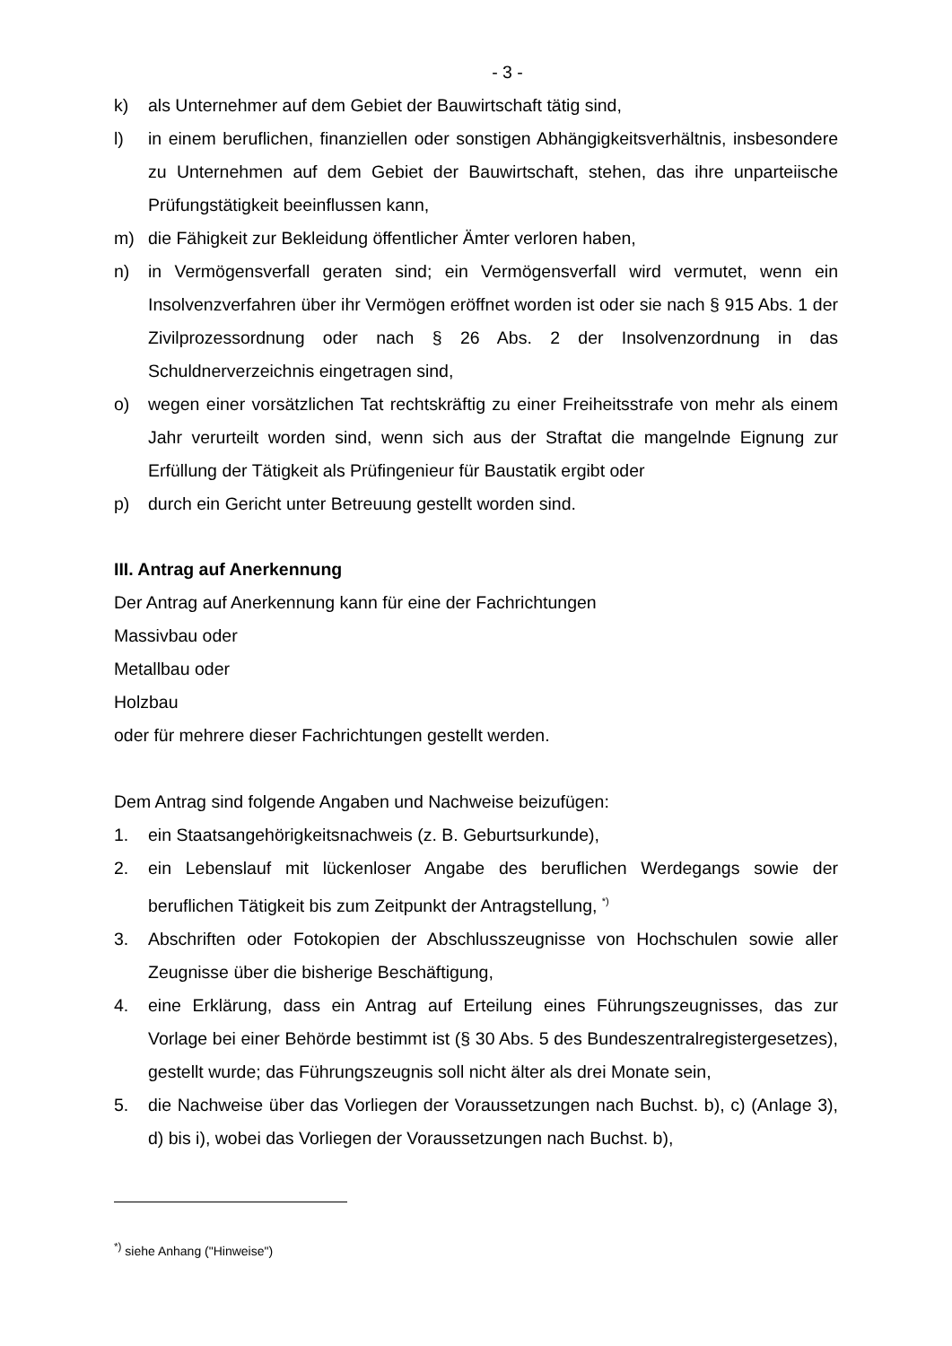- 3 -
k) als Unternehmer auf dem Gebiet der Bauwirtschaft tätig sind,
l) in einem beruflichen, finanziellen oder sonstigen Abhängigkeitsverhältnis, insbesondere zu Unternehmen auf dem Gebiet der Bauwirtschaft, stehen, das ihre unparteiische Prüfungstätigkeit beeinflussen kann,
m) die Fähigkeit zur Bekleidung öffentlicher Ämter verloren haben,
n) in Vermögensverfall geraten sind; ein Vermögensverfall wird vermutet, wenn ein Insolvenzverfahren über ihr Vermögen eröffnet worden ist oder sie nach § 915 Abs. 1 der Zivilprozessordnung oder nach § 26 Abs. 2 der Insolvenzordnung in das Schuldnerverzeichnis eingetragen sind,
o) wegen einer vorsätzlichen Tat rechtskräftig zu einer Freiheitsstrafe von mehr als einem Jahr verurteilt worden sind, wenn sich aus der Straftat die mangelnde Eignung zur Erfüllung der Tätigkeit als Prüfingenieur für Baustatik ergibt oder
p) durch ein Gericht unter Betreuung gestellt worden sind.
III. Antrag auf Anerkennung
Der Antrag auf Anerkennung kann für eine der Fachrichtungen
Massivbau oder
Metallbau oder
Holzbau
oder für mehrere dieser Fachrichtungen gestellt werden.
Dem Antrag sind folgende Angaben und Nachweise beizufügen:
1. ein Staatsangehörigkeitsnachweis (z. B. Geburtsurkunde),
2. ein Lebenslauf mit lückenloser Angabe des beruflichen Werdegangs sowie der beruflichen Tätigkeit bis zum Zeitpunkt der Antragstellung, <sup>*)</sup>
3. Abschriften oder Fotokopien der Abschlusszeugnisse von Hochschulen sowie aller Zeugnisse über die bisherige Beschäftigung,
4. eine Erklärung, dass ein Antrag auf Erteilung eines Führungszeugnisses, das zur Vorlage bei einer Behörde bestimmt ist (§ 30 Abs. 5 des Bundeszentralregistergesetzes), gestellt wurde; das Führungszeugnis soll nicht älter als drei Monate sein,
5. die Nachweise über das Vorliegen der Voraussetzungen nach Buchst. b), c) (Anlage 3), d) bis i), wobei das Vorliegen der Voraussetzungen nach Buchst. b),
<sup>*)</sup> siehe Anhang ("Hinweise")